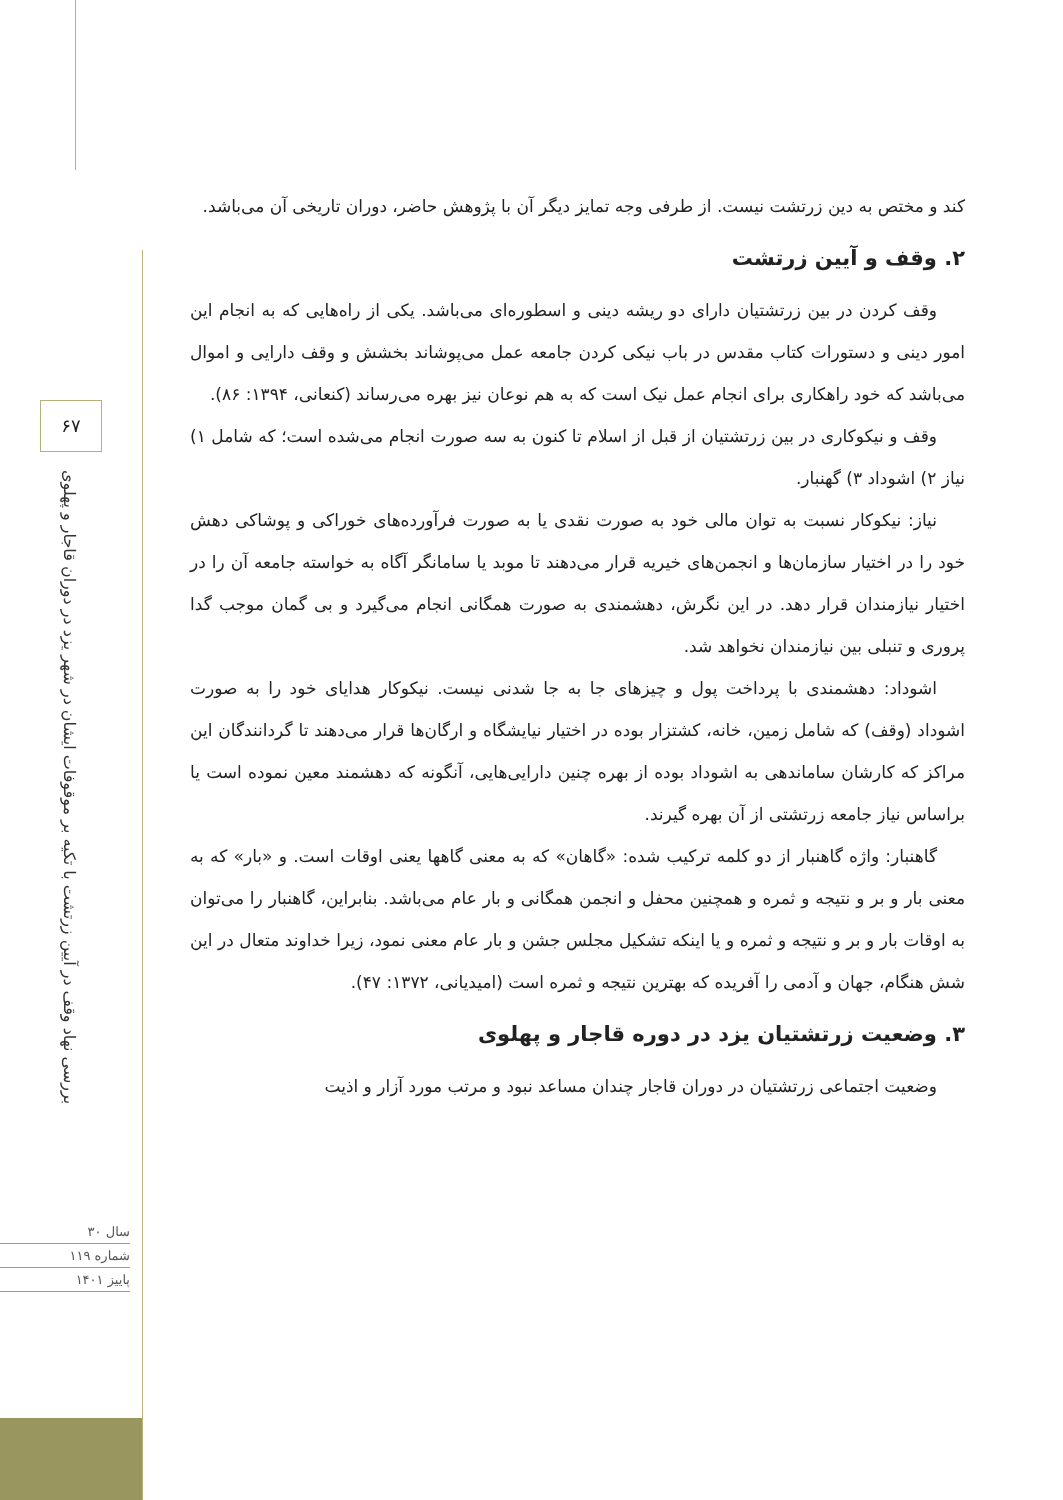۶۷
بررسی نهاد وقف در آیین زرتشت با تکیه بر موقوفات ایشان در شهر یزد در دوران قاجار و پهلوی
سال ۳۰
شماره ۱۱۹
پاییز ۱۴۰۱
کند و مختص به دین زرتشت نیست. از طرفی وجه تمایز دیگر آن با پژوهش حاضر، دوران تاریخی آن می‌باشد.
۲. وقف و آیین زرتشت
وقف کردن در بین زرتشتیان دارای دو ریشه دینی و اسطوره‌ای می‌باشد. یکی از راه‌هایی که به انجام این امور دینی و دستورات کتاب مقدس در باب نیکی کردن جامعه عمل می‌پوشاند بخشش و وقف دارایی و اموال می‌باشد که خود راهکاری برای انجام عمل نیک است که به هم نوعان نیز بهره می‌رساند (کنعانی، ۱۳۹۴: ۸۶).
وقف و نیکوکاری در بین زرتشتیان از قبل از اسلام تا کنون به سه صورت انجام می‌شده است؛ که شامل ۱) نیاز ۲) اشوداد ۳) گهنبار.
نیاز: نیکوکار نسبت به توان مالی خود به صورت نقدی یا به صورت فرآورده‌های خوراکی و پوشاکی دهش خود را در اختیار سازمان‌ها و انجمن‌های خیریه قرار می‌دهند تا موبد یا سامانگر آگاه به خواسته جامعه آن را در اختیار نیازمندان قرار دهد. در این نگرش، دهشمندی به صورت همگانی انجام می‌گیرد و بی گمان موجب گدا پروری و تنبلی بین نیازمندان نخواهد شد.
اشوداد: دهشمندی با پرداخت پول و چیزهای جا به جا شدنی نیست. نیکوکار هدایای خود را به صورت اشوداد (وقف) که شامل زمین، خانه، کشتزار بوده در اختیار نیایشگاه و ارگان‌ها قرار می‌دهند تا گردانندگان این مراکز که کارشان ساماندهی به اشوداد بوده از بهره چنین دارایی‌هایی، آنگونه که دهشمند معین نموده است یا براساس نیاز جامعه زرتشتی از آن بهره گیرند.
گاهنبار: واژه گاهنبار از دو کلمه ترکیب شده: «گاهان» که به معنی گاهها یعنی اوقات است. و «بار» که به معنی بار و بر و نتیجه و ثمره و همچنین محفل و انجمن همگانی و بار عام می‌باشد. بنابراین، گاهنبار را می‌توان به اوقات بار و بر و نتیجه و ثمره و یا اینکه تشکیل مجلس جشن و بار عام معنی نمود، زیرا خداوند متعال در این شش هنگام، جهان و آدمی را آفریده که بهترین نتیجه و ثمره است (امیدیانی، ۱۳۷۲: ۴۷).
۳. وضعیت زرتشتیان یزد در دوره قاجار و پهلوی
وضعیت اجتماعی زرتشتیان در دوران قاجار چندان مساعد نبود و مرتب مورد آزار و اذیت